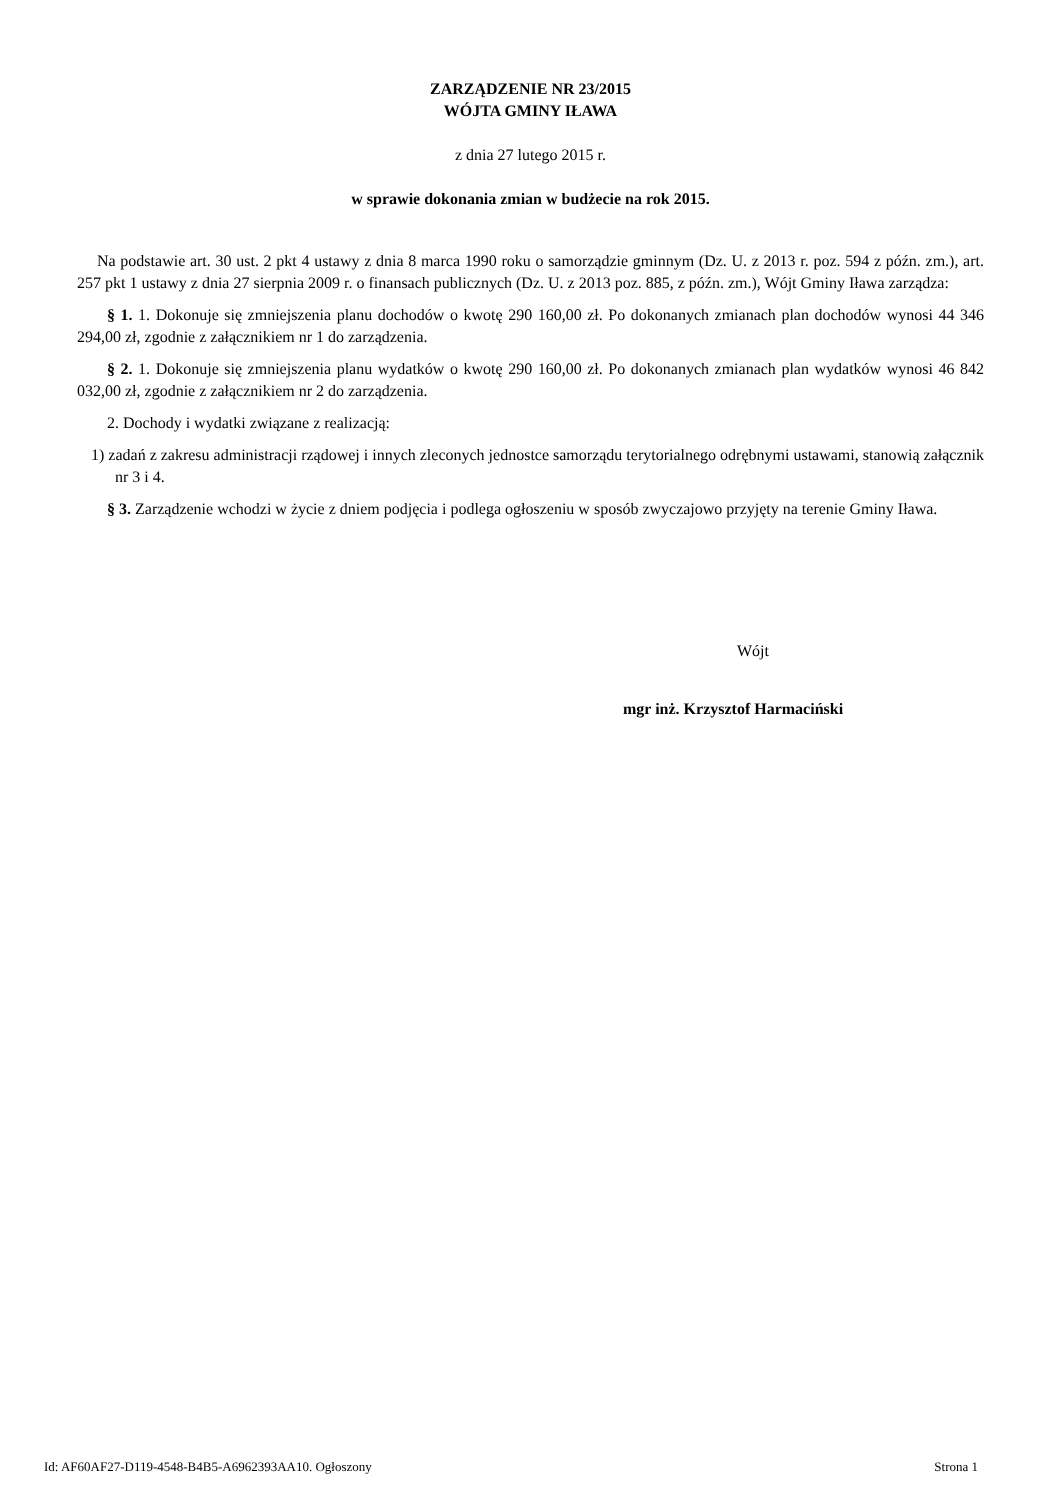ZARZĄDZENIE NR 23/2015
WÓJTA GMINY IŁAWA
z dnia 27 lutego 2015 r.
w sprawie dokonania zmian w budżecie na rok 2015.
Na podstawie art. 30 ust. 2 pkt 4 ustawy z dnia 8 marca 1990 roku o samorządzie gminnym (Dz. U. z 2013 r. poz. 594 z późn. zm.), art. 257 pkt 1 ustawy z dnia 27 sierpnia 2009 r. o finansach publicznych (Dz. U. z 2013 poz. 885, z późn. zm.), Wójt Gminy Iława zarządza:
§ 1. 1. Dokonuje się zmniejszenia planu dochodów o kwotę 290 160,00 zł. Po dokonanych zmianach plan dochodów wynosi 44 346 294,00 zł, zgodnie z załącznikiem nr 1 do zarządzenia.
§ 2. 1. Dokonuje się zmniejszenia planu wydatków o kwotę 290 160,00 zł. Po dokonanych zmianach plan wydatków wynosi 46 842 032,00 zł, zgodnie z załącznikiem nr 2 do zarządzenia.
2. Dochody i wydatki związane z realizacją:
1) zadań z zakresu administracji rządowej i innych zleconych jednostce samorządu terytorialnego odrębnymi ustawami, stanowią załącznik nr 3 i 4.
§ 3. Zarządzenie wchodzi w życie z dniem podjęcia i podlega ogłoszeniu w sposób zwyczajowo przyjęty na terenie Gminy Iława.
Wójt
mgr inż. Krzysztof Harmaciński
Id: AF60AF27-D119-4548-B4B5-A6962393AA10. Ogłoszony Strona 1